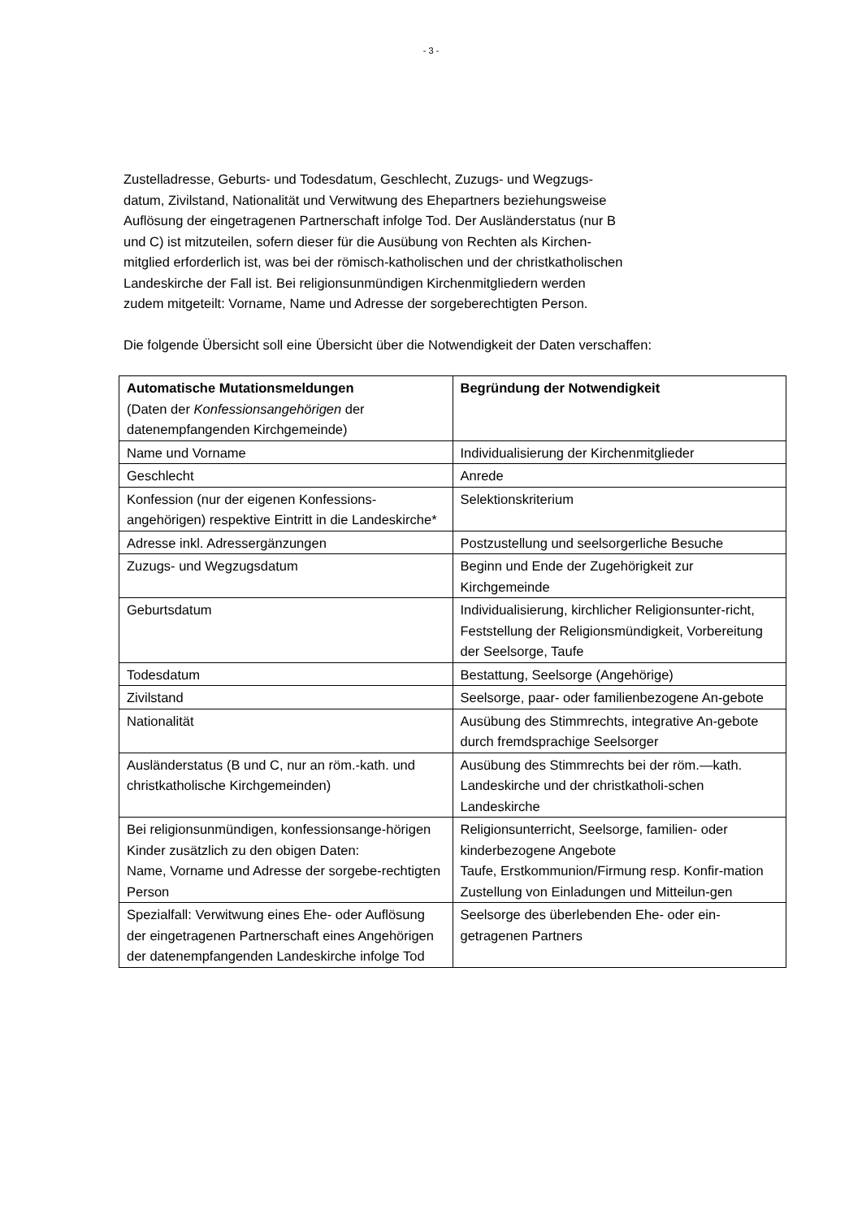- 3 -
Zustelladresse, Geburts- und Todesdatum, Geschlecht, Zuzugs- und Wegzugs-
datum, Zivilstand, Nationalität und Verwitwung des Ehepartners beziehungsweise
Auflösung der eingetragenen Partnerschaft infolge Tod. Der Ausländerstatus (nur B
und C) ist mitzuteilen, sofern dieser für die Ausübung von Rechten als Kirchen-
mitglied erforderlich ist, was bei der römisch-katholischen und der christkatholischen
Landeskirche der Fall ist. Bei religionsunmündigen Kirchenmitgliedern werden
zudem mitgeteilt: Vorname, Name und Adresse der sorgeberechtigten Person.
Die folgende Übersicht soll eine Übersicht über die Notwendigkeit der Daten verschaffen:
| Automatische Mutationsmeldungen (Daten der Konfessionsangehörigen der datenempfangenden Kirchgemeinde) | Begründung der Notwendigkeit |
| Name und Vorname | Individualisierung der Kirchenmitglieder |
| Geschlecht | Anrede |
| Konfession (nur der eigenen Konfessions-angehörigen) respektive Eintritt in die Landeskirche* | Selektionskriterium |
| Adresse inkl. Adressergänzungen | Postzustellung und seelsorgerliche Besuche |
| Zuzugs- und Wegzugsdatum | Beginn und Ende der Zugehörigkeit zur Kirchgemeinde |
| Geburtsdatum | Individualisierung, kirchlicher Religionsunter-richt, Feststellung der Religionsmündigkeit, Vorbereitung der Seelsorge, Taufe |
| Todesdatum | Bestattung, Seelsorge (Angehörige) |
| Zivilstand | Seelsorge, paar- oder familienbezogene An-gebote |
| Nationalität | Ausübung des Stimmrechts, integrative An-gebote durch fremdsprachige Seelsorger |
| Ausländerstatus (B und C, nur an röm.-kath. und christkatholische Kirchgemeinden) | Ausübung des Stimmrechts bei der röm.—kath. Landeskirche und der christkatholi-schen Landeskirche |
| Bei religionsunmündigen, konfessionsange-hörigen Kinder zusätzlich zu den obigen Daten: Name, Vorname und Adresse der sorgebe-rechtigten Person | Religionsunterricht, Seelsorge, familien- oder kinderbezogene Angebote Taufe, Erstkommunion/Firmung resp. Konfir-mation Zustellung von Einladungen und Mitteilun-gen |
| Spezialfall: Verwitwung eines Ehe- oder Auflösung der eingetragenen Partnerschaft eines Angehörigen der datenempfangenden Landeskirche infolge Tod | Seelsorge des überlebenden Ehe- oder ein-getragenen Partners |